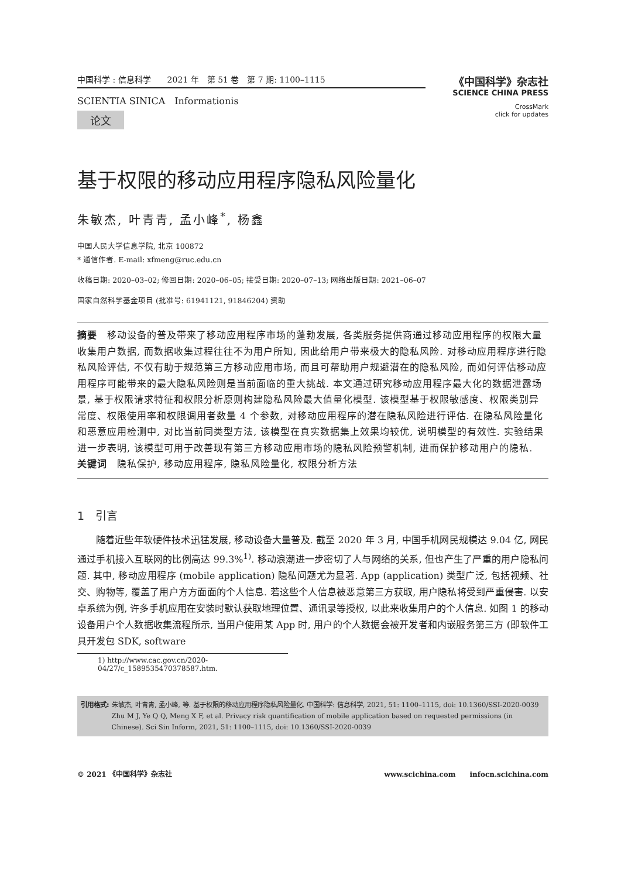中国科学 : 信息科学　　2021 年　第 51 卷　第 7 期: 1100–1115
SCIENTIA SINICA　Informationis
论文
《中国科学》杂志社
SCIENCE CHINA PRESS
CrossMark
click for updates
基于权限的移动应用程序隐私风险量化
朱敏杰, 叶青青, 孟小峰<sup>*</sup>, 杨鑫
中国人民大学信息学院, 北京 100872
* 通信作者. E-mail: xfmeng@ruc.edu.cn
收稿日期: 2020–03–02; 修回日期: 2020–06–05; 接受日期: 2020–07–13; 网络出版日期: 2021–06–07
国家自然科学基金项目 (批准号: 61941121, 91846204) 资助
摘要　移动设备的普及带来了移动应用程序市场的蓬勃发展, 各类服务提供商通过移动应用程序的权限大量收集用户数据, 而数据收集过程往往不为用户所知, 因此给用户带来极大的隐私风险. 对移动应用程序进行隐私风险评估, 不仅有助于规范第三方移动应用市场, 而且可帮助用户规避潜在的隐私风险, 而如何评估移动应用程序可能带来的最大隐私风险则是当前面临的重大挑战. 本文通过研究移动应用程序最大化的数据泄露场景, 基于权限请求特征和权限分析原则构建隐私风险最大值量化模型. 该模型基于权限敏感度、权限类别异常度、权限使用率和权限调用者数量 4 个参数, 对移动应用程序的潜在隐私风险进行评估. 在隐私风险量化和恶意应用检测中, 对比当前同类型方法, 该模型在真实数据集上效果均较优, 说明模型的有效性. 实验结果进一步表明, 该模型可用于改善现有第三方移动应用市场的隐私风险预警机制, 进而保护移动用户的隐私.
关键词　隐私保护, 移动应用程序, 隐私风险量化, 权限分析方法
1　引言
随着近些年软硬件技术迅猛发展, 移动设备大量普及. 截至 2020 年 3 月, 中国手机网民规模达 9.04 亿, 网民通过手机接入互联网的比例高达 99.3%<sup>1)</sup>. 移动浪潮进一步密切了人与网络的关系, 但也产生了严重的用户隐私问题. 其中, 移动应用程序 (mobile application) 隐私问题尤为显著. App (application) 类型广泛, 包括视频、社交、购物等, 覆盖了用户方方面面的个人信息. 若这些个人信息被恶意第三方获取, 用户隐私将受到严重侵害. 以安卓系统为例, 许多手机应用在安装时默认获取地理位置、通讯录等授权, 以此来收集用户的个人信息. 如图 1 的移动设备用户个人数据收集流程所示, 当用户使用某 App 时, 用户的个人数据会被开发者和内嵌服务第三方 (即软件工具开发包 SDK, software
1) http://www.cac.gov.cn/2020-04/27/c_1589535470378587.htm.
引用格式: 朱敏杰, 叶青青, 孟小峰, 等. 基于权限的移动应用程序隐私风险量化. 中国科学: 信息科学, 2021, 51: 1100–1115, doi: 10.1360/SSI-2020-0039
Zhu M J, Ye Q Q, Meng X F, et al. Privacy risk quantification of mobile application based on requested permissions (in Chinese). Sci Sin Inform, 2021, 51: 1100–1115, doi: 10.1360/SSI-2020-0039
© 2021 《中国科学》杂志社 www.scichina.com　　infocn.scichina.com